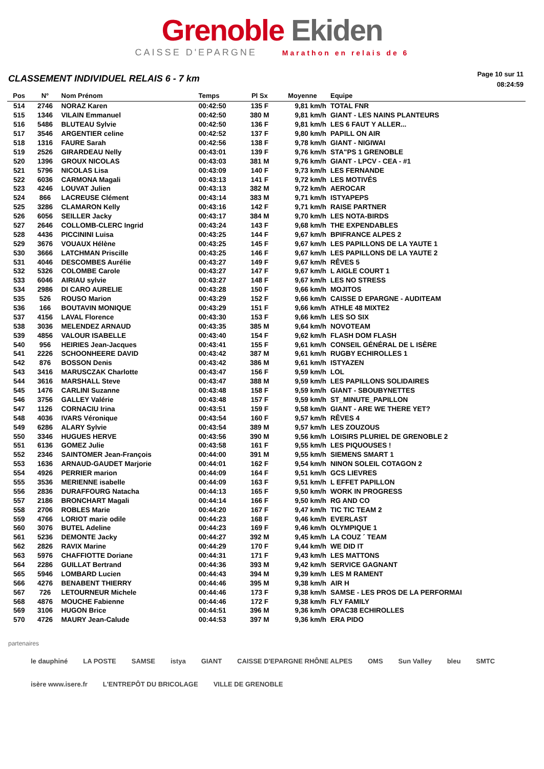Grenoble Ekiden
CAISSE D'EPARGNE Marathon en relais de 6
CLASSEMENT INDIVIDUEL RELAIS 6 - 7 km
Page 10 sur 11
08:24:59
| Pos | N° | Nom Prénom | Temps | Pl Sx | Moyenne | Equipe |
| --- | --- | --- | --- | --- | --- | --- |
| 514 | 2746 | NORAZ Karen | 00:42:50 | 135 F | 9,81 km/h | TOTAL FNR |
| 515 | 1346 | VILAIN Emmanuel | 00:42:50 | 380 M | 9,81 km/h | GIANT - LES NAINS PLANTEURS |
| 516 | 5486 | BLUTEAU Sylvie | 00:42:50 | 136 F | 9,81 km/h | LES 6 FAUT Y ALLER... |
| 517 | 3546 | ARGENTIER celine | 00:42:52 | 137 F | 9,80 km/h | PAPILL ON AIR |
| 518 | 1316 | FAURE Sarah | 00:42:56 | 138 F | 9,78 km/h | GIANT - NIGIWAI |
| 519 | 2526 | GIRARDEAU Nelly | 00:43:01 | 139 F | 9,76 km/h | STA"PS 1 GRENOBLE |
| 520 | 1396 | GROUX NICOLAS | 00:43:03 | 381 M | 9,76 km/h | GIANT - LPCV - CEA - #1 |
| 521 | 5796 | NICOLAS Lisa | 00:43:09 | 140 F | 9,73 km/h | LES FERNANDE |
| 522 | 6036 | CARMONA Magali | 00:43:13 | 141 F | 9,72 km/h | LES MOTIVÉS |
| 523 | 4246 | LOUVAT Julien | 00:43:13 | 382 M | 9,72 km/h | AEROCAR |
| 524 | 866 | LACREUSE Clément | 00:43:14 | 383 M | 9,71 km/h | ISTYAPEPS |
| 525 | 3286 | CLAMARON Kelly | 00:43:16 | 142 F | 9,71 km/h | RAISE PARTNER |
| 526 | 6056 | SEILLER Jacky | 00:43:17 | 384 M | 9,70 km/h | LES NOTA-BIRDS |
| 527 | 2646 | COLLOMB-CLERC Ingrid | 00:43:24 | 143 F | 9,68 km/h | THE EXPENDABLES |
| 528 | 4436 | PICCININI Luisa | 00:43:25 | 144 F | 9,67 km/h | BPIFRANCE ALPES 2 |
| 529 | 3676 | VOUAUX Hélène | 00:43:25 | 145 F | 9,67 km/h | LES PAPILLONS DE LA YAUTE 1 |
| 530 | 3666 | LATCHMAN Priscille | 00:43:25 | 146 F | 9,67 km/h | LES PAPILLONS DE LA YAUTE 2 |
| 531 | 4046 | DESCOMBES Aurélie | 00:43:27 | 149 F | 9,67 km/h | RÊVES 5 |
| 532 | 5326 | COLOMBE Carole | 00:43:27 | 147 F | 9,67 km/h | L AIGLE COURT 1 |
| 533 | 6046 | AIRIAU sylvie | 00:43:27 | 148 F | 9,67 km/h | LES NO STRESS |
| 534 | 2986 | DI CARO AURELIE | 00:43:28 | 150 F | 9,66 km/h | MOJITOS |
| 535 | 526 | ROUSO Marion | 00:43:29 | 152 F | 9,66 km/h | CAISSE D EPARGNE - AUDITEAM |
| 536 | 166 | BOUTAVIN MONIQUE | 00:43:29 | 151 F | 9,66 km/h | ATHLE 48 MIXTE2 |
| 537 | 4156 | LAVAL Florence | 00:43:30 | 153 F | 9,66 km/h | LES SO SIX |
| 538 | 3036 | MELENDEZ ARNAUD | 00:43:35 | 385 M | 9,64 km/h | NOVOTEAM |
| 539 | 4856 | VALOUR ISABELLE | 00:43:40 | 154 F | 9,62 km/h | FLASH DOM FLASH |
| 540 | 956 | HEIRIES Jean-Jacques | 00:43:41 | 155 F | 9,61 km/h | CONSEIL GÉNÉRAL DE L ISÈRE |
| 541 | 2226 | SCHOONHEERE DAVID | 00:43:42 | 387 M | 9,61 km/h | RUGBY ECHIROLLES 1 |
| 542 | 876 | BOSSON Denis | 00:43:42 | 386 M | 9,61 km/h | ISTYAZEN |
| 543 | 3416 | MARUSCZAK Charlotte | 00:43:47 | 156 F | 9,59 km/h | LOL |
| 544 | 3616 | MARSHALL Steve | 00:43:47 | 388 M | 9,59 km/h | LES PAPILLONS SOLIDAIRES |
| 545 | 1476 | CARLINI Suzanne | 00:43:48 | 158 F | 9,59 km/h | GIANT - SBOUBYNETTES |
| 546 | 3756 | GALLEY Valérie | 00:43:48 | 157 F | 9,59 km/h | ST_MINUTE_PAPILLON |
| 547 | 1126 | CORNACIU Irina | 00:43:51 | 159 F | 9,58 km/h | GIANT - ARE WE THERE YET? |
| 548 | 4036 | IVARS Véronique | 00:43:54 | 160 F | 9,57 km/h | RÊVES 4 |
| 549 | 6286 | ALARY Sylvie | 00:43:54 | 389 M | 9,57 km/h | LES ZOUZOUS |
| 550 | 3346 | HUGUES HERVE | 00:43:56 | 390 M | 9,56 km/h | LOISIRS PLURIEL DE GRENOBLE 2 |
| 551 | 6136 | GOMEZ Julie | 00:43:58 | 161 F | 9,55 km/h | LES PIQUOUSES ! |
| 552 | 2346 | SAINTOMER Jean-François | 00:44:00 | 391 M | 9,55 km/h | SIEMENS SMART 1 |
| 553 | 1636 | ARNAUD-GAUDET Marjorie | 00:44:01 | 162 F | 9,54 km/h | NINON SOLEIL COTAGON 2 |
| 554 | 4926 | PERRIER marion | 00:44:09 | 164 F | 9,51 km/h | GCS LIEVRES |
| 555 | 3536 | MERIENNE isabelle | 00:44:09 | 163 F | 9,51 km/h | L EFFET PAPILLON |
| 556 | 2836 | DURAFFOURG Natacha | 00:44:13 | 165 F | 9,50 km/h | WORK IN PROGRESS |
| 557 | 2186 | BRONCHART Magali | 00:44:14 | 166 F | 9,50 km/h | RG AND CO |
| 558 | 2706 | ROBLES Marie | 00:44:20 | 167 F | 9,47 km/h | TIC TIC TEAM 2 |
| 559 | 4766 | LORIOT marie odile | 00:44:23 | 168 F | 9,46 km/h | EVERLAST |
| 560 | 3076 | BUTEL Adeline | 00:44:23 | 169 F | 9,46 km/h | OLYMPIQUE 1 |
| 561 | 5236 | DEMONTE Jacky | 00:44:27 | 392 M | 9,45 km/h | LA COUZ ´ TEAM |
| 562 | 2826 | RAVIX Marine | 00:44:29 | 170 F | 9,44 km/h | WE DID IT |
| 563 | 5976 | CHAFFIOTTE Doriane | 00:44:31 | 171 F | 9,43 km/h | LES MATTONS |
| 564 | 2286 | GUILLAT Bertrand | 00:44:36 | 393 M | 9,42 km/h | SERVICE GAGNANT |
| 565 | 5946 | LOMBARD Lucien | 00:44:43 | 394 M | 9,39 km/h | LES M RAMENT |
| 566 | 4276 | BENABENT THIERRY | 00:44:46 | 395 M | 9,38 km/h | AIR H |
| 567 | 726 | LETOURNEUR Michele | 00:44:46 | 173 F | 9,38 km/h | SAMSE - LES PROS DE LA PERFORMAI |
| 568 | 4876 | MOUCHE Fabienne | 00:44:46 | 172 F | 9,38 km/h | FLY FAMILY |
| 569 | 3106 | HUGON Brice | 00:44:51 | 396 M | 9,36 km/h | OPAC38 ECHIROLLES |
| 570 | 4726 | MAURY Jean-Calude | 00:44:53 | 397 M | 9,36 km/h | ERA PIDO |
partenaires
le dauphiné LA POSTE SAMSE istya GIANT CAISSE D'EPARGNE RHÔNE ALPES OMS Sun Valley bleu SMTC isère www.isere.fr L'ENTREPÔT DU BRICOLAGE VILLE DE GRENOBLE